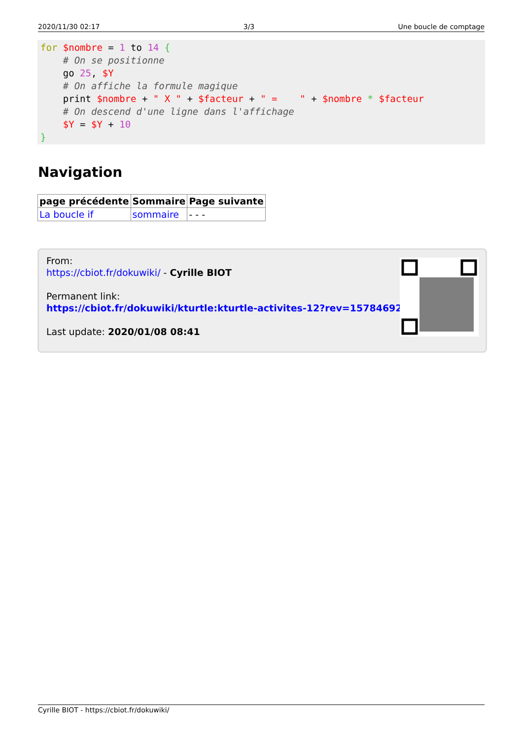2020/11/30 02:17 3/3 Une boucle de comptage
for $nombre = 1 to 14 {
    # On se positionne
    go 25, $Y
    # On affiche la formule magique
    print $nombre + " X " + $facteur + " =    " + $nombre * $facteur
    # On descend d'une ligne dans l'affichage
    $Y = $Y + 10
}
Navigation
| page précédente | Sommaire | Page suivante |
| --- | --- | --- |
| La boucle if | sommaire | - - - |
From:
https://cbiot.fr/dokuwiki/ - Cyrille BIOT
Permanent link:
https://cbiot.fr/dokuwiki/kturtle:kturtle-activites-12?rev=1578469286
Last update: 2020/01/08 08:41
Cyrille BIOT - https://cbiot.fr/dokuwiki/